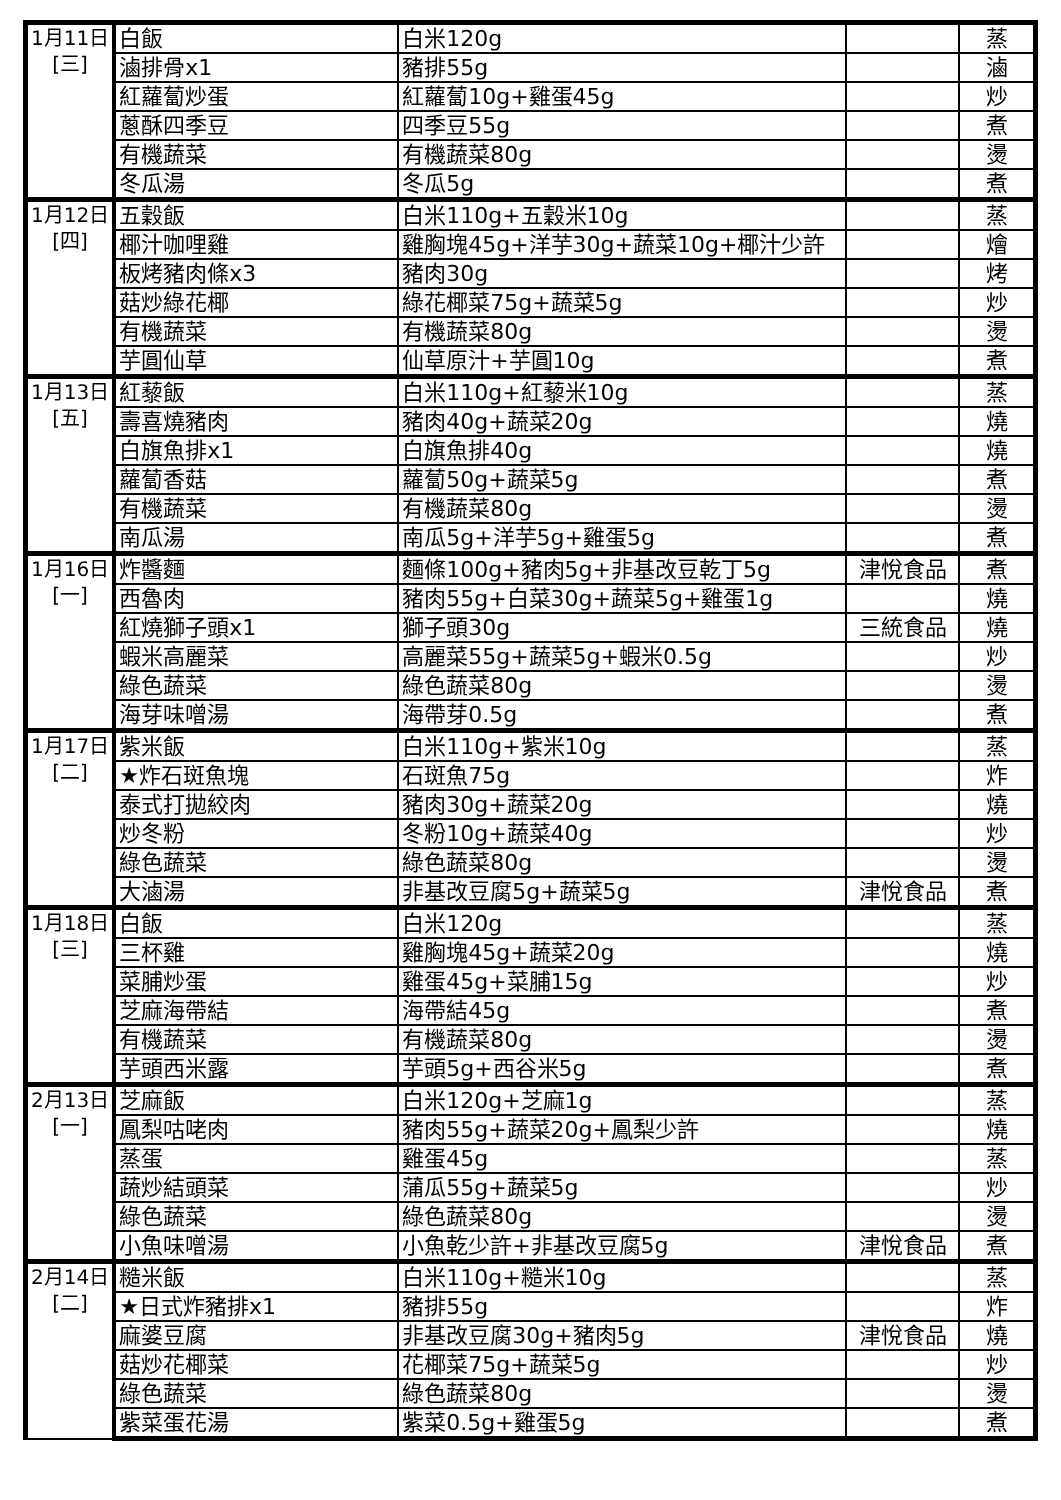| 1月11日 [三] | 白飯 | 白米120g | | 蒸 |
| | 滷排骨x1 | 豬排55g | | 滷 |
| | 紅蘿蔔炒蛋 | 紅蘿蔔10g+雞蛋45g | | 炒 |
| | 蔥酥四季豆 | 四季豆55g | | 煮 |
| | 有機蔬菜 | 有機蔬菜80g | | 燙 |
| | 冬瓜湯 | 冬瓜5g | | 煮 |
| 1月12日 [四] | 五穀飯 | 白米110g+五穀米10g | | 蒸 |
| | 椰汁咖哩雞 | 雞胸塊45g+洋芋30g+蔬菜10g+椰汁少許 | | 燴 |
| | 板烤豬肉條x3 | 豬肉30g | | 烤 |
| | 菇炒綠花椰 | 綠花椰菜75g+蔬菜5g | | 炒 |
| | 有機蔬菜 | 有機蔬菜80g | | 燙 |
| | 芋圓仙草 | 仙草原汁+芋圓10g | | 煮 |
| 1月13日 [五] | 紅藜飯 | 白米110g+紅藜米10g | | 蒸 |
| | 壽喜燒豬肉 | 豬肉40g+蔬菜20g | | 燒 |
| | 白旗魚排x1 | 白旗魚排40g | | 燒 |
| | 蘿蔔香菇 | 蘿蔔50g+蔬菜5g | | 煮 |
| | 有機蔬菜 | 有機蔬菜80g | | 燙 |
| | 南瓜湯 | 南瓜5g+洋芋5g+雞蛋5g | | 煮 |
| 1月16日 [一] | 炸醬麵 | 麵條100g+豬肉5g+非基改豆乾丁5g | 津悅食品 | 煮 |
| | 西魯肉 | 豬肉55g+白菜30g+蔬菜5g+雞蛋1g | | 燒 |
| | 紅燒獅子頭x1 | 獅子頭30g | 三統食品 | 燒 |
| | 蝦米高麗菜 | 高麗菜55g+蔬菜5g+蝦米0.5g | | 炒 |
| | 綠色蔬菜 | 綠色蔬菜80g | | 燙 |
| | 海芽味噌湯 | 海帶芽0.5g | | 煮 |
| 1月17日 [二] | 紫米飯 | 白米110g+紫米10g | | 蒸 |
| | ★炸石斑魚塊 | 石斑魚75g | | 炸 |
| | 泰式打拋絞肉 | 豬肉30g+蔬菜20g | | 燒 |
| | 炒冬粉 | 冬粉10g+蔬菜40g | | 炒 |
| | 綠色蔬菜 | 綠色蔬菜80g | | 燙 |
| | 大滷湯 | 非基改豆腐5g+蔬菜5g | 津悅食品 | 煮 |
| 1月18日 [三] | 白飯 | 白米120g | | 蒸 |
| | 三杯雞 | 雞胸塊45g+蔬菜20g | | 燒 |
| | 菜脯炒蛋 | 雞蛋45g+菜脯15g | | 炒 |
| | 芝麻海帶結 | 海帶結45g | | 煮 |
| | 有機蔬菜 | 有機蔬菜80g | | 燙 |
| | 芋頭西米露 | 芋頭5g+西谷米5g | | 煮 |
| 2月13日 [一] | 芝麻飯 | 白米120g+芝麻1g | | 蒸 |
| | 鳳梨咕咾肉 | 豬肉55g+蔬菜20g+鳳梨少許 | | 燒 |
| | 蒸蛋 | 雞蛋45g | | 蒸 |
| | 蔬炒結頭菜 | 蒲瓜55g+蔬菜5g | | 炒 |
| | 綠色蔬菜 | 綠色蔬菜80g | | 燙 |
| | 小魚味噌湯 | 小魚乾少許+非基改豆腐5g | 津悅食品 | 煮 |
| 2月14日 [二] | 糙米飯 | 白米110g+糙米10g | | 蒸 |
| | ★日式炸豬排x1 | 豬排55g | | 炸 |
| | 麻婆豆腐 | 非基改豆腐30g+豬肉5g | 津悅食品 | 燒 |
| | 菇炒花椰菜 | 花椰菜75g+蔬菜5g | | 炒 |
| | 綠色蔬菜 | 綠色蔬菜80g | | 燙 |
| | 紫菜蛋花湯 | 紫菜0.5g+雞蛋5g | | 煮 |